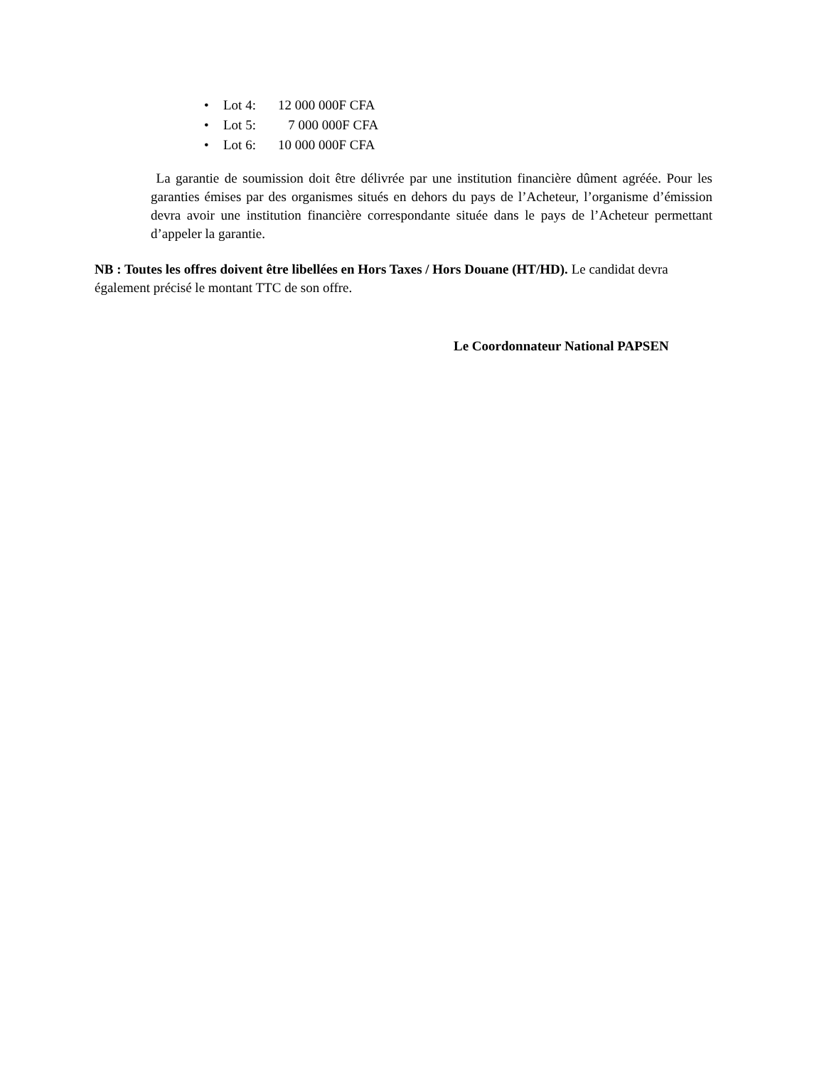• Lot 4: 12 000 000F CFA
• Lot 5: 7 000 000F CFA
• Lot 6: 10 000 000F CFA
La garantie de soumission doit être délivrée par une institution financière dûment agréée. Pour les garanties émises par des organismes situés en dehors du pays de l’Acheteur, l’organisme d’émission devra avoir une institution financière correspondante située dans le pays de l’Acheteur permettant d’appeler la garantie.
NB : Toutes les offres doivent être libellées en Hors Taxes / Hors Douane (HT/HD). Le candidat devra également précisé le montant TTC de son offre.
Le Coordonnateur National PAPSEN